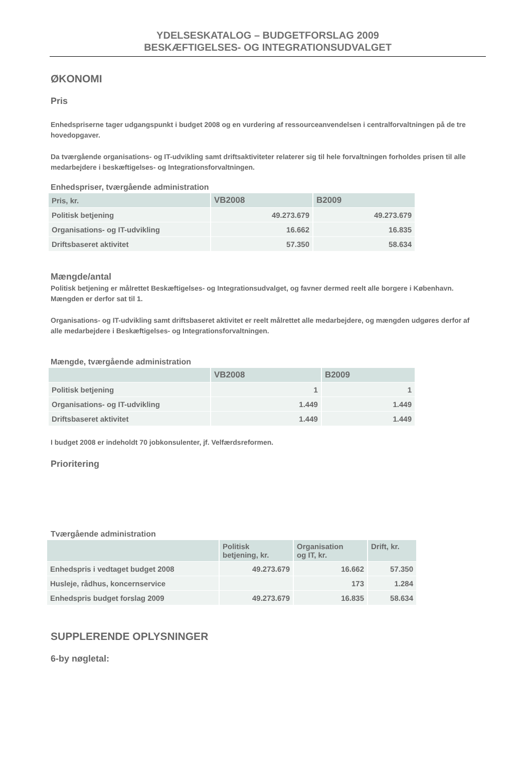YDELSESKATALOG – BUDGETFORSLAG 2009
BESKÆFTIGELSES- OG INTEGRATIONSUDVALGET
ØKONOMI
Pris
Enhedspriserne tager udgangspunkt i budget 2008 og en vurdering af ressourceanvendelsen i centralforvaltningen på de tre hovedopgaver.
Da tværgående organisations- og IT-udvikling samt driftsaktiviteter relaterer sig til hele forvaltningen forholdes prisen til alle medarbejdere i beskæftigelses- og Integrationsforvaltningen.
Enhedspriser, tværgående administration
| Pris, kr. | VB2008 | B2009 |
| --- | --- | --- |
| Politisk betjening | 49.273.679 | 49.273.679 |
| Organisations- og IT-udvikling | 16.662 | 16.835 |
| Driftsbaseret aktivitet | 57.350 | 58.634 |
Mængde/antal
Politisk betjening er målrettet Beskæftigelses- og Integrationsudvalget, og favner dermed reelt alle borgere i København. Mængden er derfor sat til 1.
Organisations- og IT-udvikling samt driftsbaseret aktivitet er reelt målrettet alle medarbejdere, og mængden udgøres derfor af alle medarbejdere i Beskæftigelses- og Integrationsforvaltningen.
Mængde, tværgående administration
| | VB2008 | B2009 |
| --- | --- | --- |
| Politisk betjening | 1 | 1 |
| Organisations- og IT-udvikling | 1.449 | 1.449 |
| Driftsbaseret aktivitet | 1.449 | 1.449 |
I budget 2008 er indeholdt 70 jobkonsulenter, jf. Velfærdsreformen.
Prioritering
Tværgående administration
| | Politisk betjening, kr. | Organisation og IT, kr. | Drift, kr. |
| --- | --- | --- | --- |
| Enhedspris i vedtaget budget 2008 | 49.273.679 | 16.662 | 57.350 |
| Husleje, rådhus, koncernservice | | 173 | 1.284 |
| Enhedspris budget forslag 2009 | 49.273.679 | 16.835 | 58.634 |
SUPPLERENDE OPLYSNINGER
6-by nøgletal: